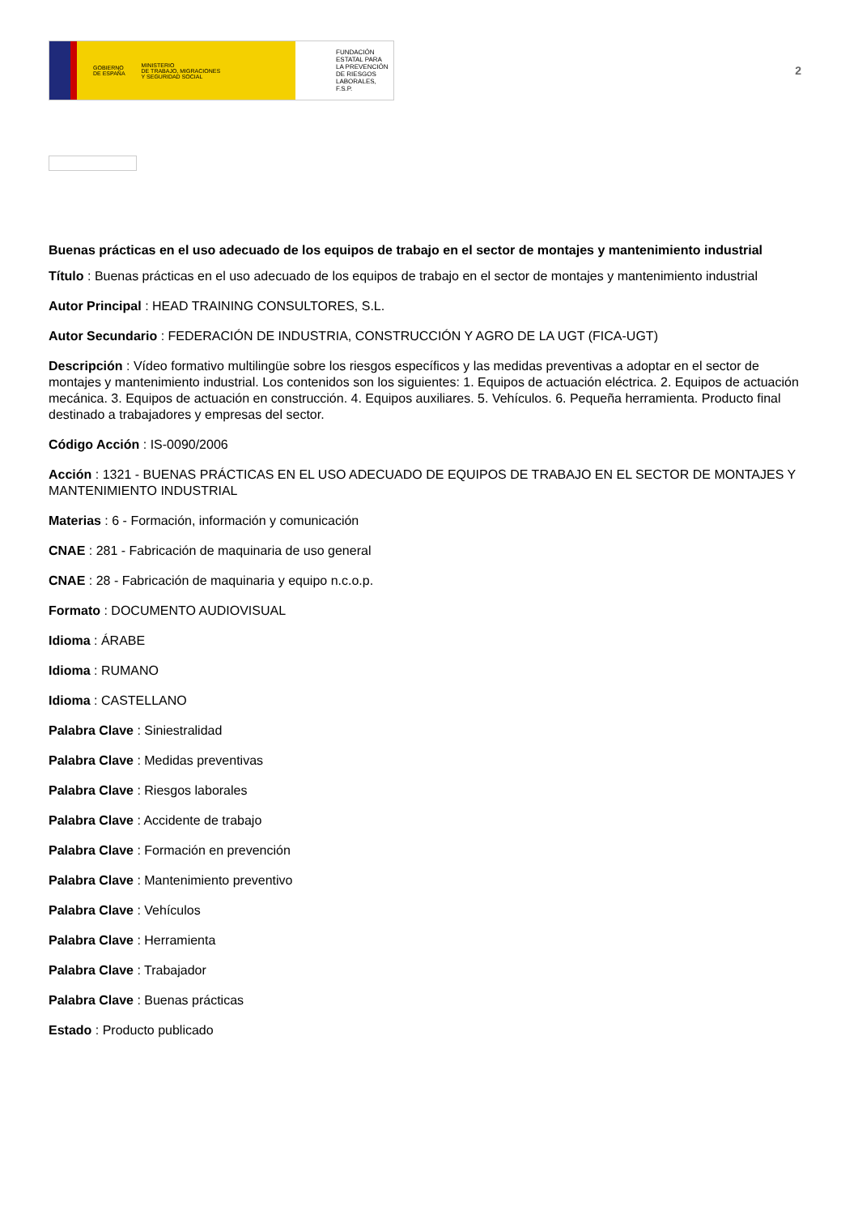GOBIERNO
DE ESPAÑA MINISTERIO
DE TRABAJO, MIGRACIONES
Y SEGURIDAD SOCIAL
FUNDACIÓN
ESTATAL PARA
LA PREVENCIÓN
DE RIESGOS
LABORALES, F.S.P.
2
Buenas prácticas en el uso adecuado de los equipos de trabajo en el sector de montajes y mantenimiento industrial
Título : Buenas prácticas en el uso adecuado de los equipos de trabajo en el sector de montajes y mantenimiento industrial
Autor Principal : HEAD TRAINING CONSULTORES, S.L.
Autor Secundario : FEDERACIÓN DE INDUSTRIA, CONSTRUCCIÓN Y AGRO DE LA UGT (FICA-UGT)
Descripción : Vídeo formativo multilingüe sobre los riesgos específicos y las medidas preventivas a adoptar en el sector de montajes y mantenimiento industrial. Los contenidos son los siguientes: 1. Equipos de actuación eléctrica. 2. Equipos de actuación mecánica. 3. Equipos de actuación en construcción. 4. Equipos auxiliares. 5. Vehículos. 6. Pequeña herramienta. Producto final destinado a trabajadores y empresas del sector.
Código Acción : IS-0090/2006
Acción : 1321 - BUENAS PRÁCTICAS EN EL USO ADECUADO DE EQUIPOS DE TRABAJO EN EL SECTOR DE MONTAJES Y MANTENIMIENTO INDUSTRIAL
Materias : 6 - Formación, información y comunicación
CNAE : 281 - Fabricación de maquinaria de uso general
CNAE : 28 - Fabricación de maquinaria y equipo n.c.o.p.
Formato : DOCUMENTO AUDIOVISUAL
Idioma : ÁRABE
Idioma : RUMANO
Idioma : CASTELLANO
Palabra Clave : Siniestralidad
Palabra Clave : Medidas preventivas
Palabra Clave : Riesgos laborales
Palabra Clave : Accidente de trabajo
Palabra Clave : Formación en prevención
Palabra Clave : Mantenimiento preventivo
Palabra Clave : Vehículos
Palabra Clave : Herramienta
Palabra Clave : Trabajador
Palabra Clave : Buenas prácticas
Estado : Producto publicado